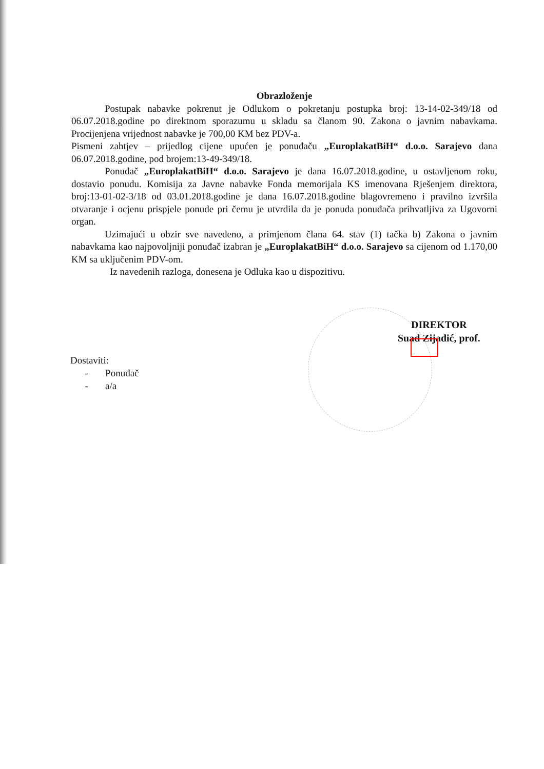Obrazloženje
Postupak nabavke pokrenut je Odlukom o pokretanju postupka broj: 13-14-02-349/18 od 06.07.2018.godine po direktnom sporazumu u skladu sa članom 90. Zakona o javnim nabavkama. Procijenjena vrijednost nabavke je 700,00 KM bez PDV-a.
Pismeni zahtjev – prijedlog cijene upućen je ponuđaču „EuroplakatBiH“ d.o.o. Sarajevo dana 06.07.2018.godine, pod brojem:13-49-349/18.
Ponuđač „EuroplakatBiH“ d.o.o. Sarajevo je dana 16.07.2018.godine, u ostavljenom roku, dostavio ponudu. Komisija za Javne nabavke Fonda memorijala KS imenovana Rješenjem direktora, broj:13-01-02-3/18 od 03.01.2018.godine je dana 16.07.2018.godine blagovremeno i pravilno izvršila otvaranje i ocjenu prispjele ponude pri čemu je utvrdila da je ponuda ponuđača prihvatljiva za Ugovorni organ.
Uzimajući u obzir sve navedeno, a primjenom člana 64. stav (1) tačka b) Zakona o javnim nabavkama kao najpovoljniji ponuđač izabran je „EuroplakatBiH“ d.o.o. Sarajevo sa cijenom od 1.170,00 KM sa uključenim PDV-om.
Iz navedenih razloga, donesena je Odluka kao u dispozitivu.
DIREKTOR
Suad Zijadić, prof.
Dostaviti:
- Ponuđač
- a/a